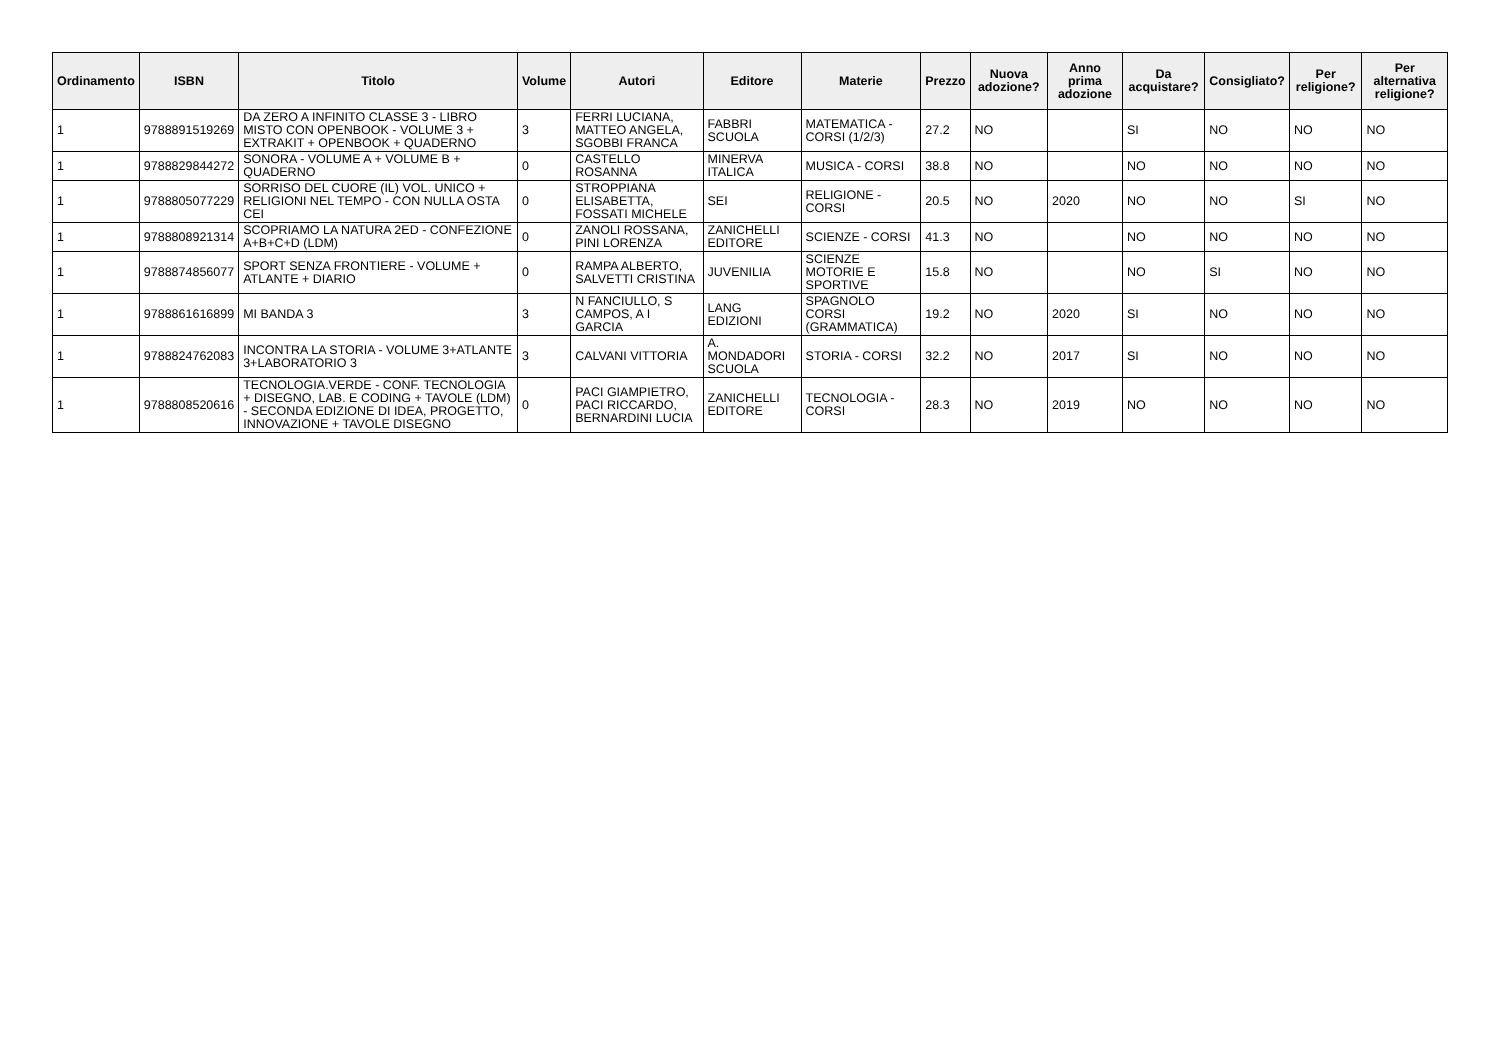| Ordinamento | ISBN | Titolo | Volume | Autori | Editore | Materie | Prezzo | Nuova adozione? | Anno prima adozione | Da acquistare? | Consigliato? | Per religione? | Per alternativa religione? |
| --- | --- | --- | --- | --- | --- | --- | --- | --- | --- | --- | --- | --- | --- |
| 1 | 9788891519269 | DA ZERO A INFINITO CLASSE 3 - LIBRO MISTO CON OPENBOOK - VOLUME 3 + EXTRAKIT + OPENBOOK + QUADERNO | 3 | FERRI LUCIANA, MATTEO ANGELA, SGOBBI FRANCA | FABBRI SCUOLA | MATEMATICA - CORSI (1/2/3) | 27.2 | NO | | SI | NO | NO | NO |
| 1 | 9788829844272 | SONORA - VOLUME A + VOLUME B + QUADERNO | 0 | CASTELLO ROSANNA | MINERVA ITALICA | MUSICA - CORSI | 38.8 | NO | | NO | NO | NO | NO |
| 1 | 9788805077229 | SORRISO DEL CUORE (IL) VOL. UNICO + RELIGIONI NEL TEMPO - CON NULLA OSTA CEI | 0 | STROPPIANA ELISABETTA, FOSSATI MICHELE | SEI | RELIGIONE - CORSI | 20.5 | NO | 2020 | NO | NO | SI | NO |
| 1 | 9788808921314 | SCOPRIAMO LA NATURA 2ED - CONFEZIONE A+B+C+D (LDM) | 0 | ZANOLI ROSSANA, PINI LORENZA | ZANICHELLI EDITORE | SCIENZE - CORSI | 41.3 | NO | | NO | NO | NO | NO |
| 1 | 9788874856077 | SPORT SENZA FRONTIERE - VOLUME + ATLANTE + DIARIO | 0 | RAMPA ALBERTO, SALVETTI CRISTINA | JUVENILIA | SCIENZE MOTORIE E SPORTIVE | 15.8 | NO | | NO | SI | NO | NO |
| 1 | 9788861616899 | MI BANDA 3 | 3 | N FANCIULLO, S CAMPOS, A I GARCIA | LANG EDIZIONI | SPAGNOLO CORSI (GRAMMATICA) | 19.2 | NO | 2020 | SI | NO | NO | NO |
| 1 | 9788824762083 | INCONTRA LA STORIA - VOLUME 3+ATLANTE 3+LABORATORIO 3 | 3 | CALVANI VITTORIA | A. MONDADORI SCUOLA | STORIA - CORSI | 32.2 | NO | 2017 | SI | NO | NO | NO |
| 1 | 9788808520616 | TECNOLOGIA.VERDE - CONF. TECNOLOGIA + DISEGNO, LAB. E CODING + TAVOLE (LDM) - SECONDA EDIZIONE DI IDEA, PROGETTO, INNOVAZIONE + TAVOLE DISEGNO | 0 | PACI GIAMPIETRO, PACI RICCARDO, BERNARDINI LUCIA | ZANICHELLI EDITORE | TECNOLOGIA - CORSI | 28.3 | NO | 2019 | NO | NO | NO | NO |